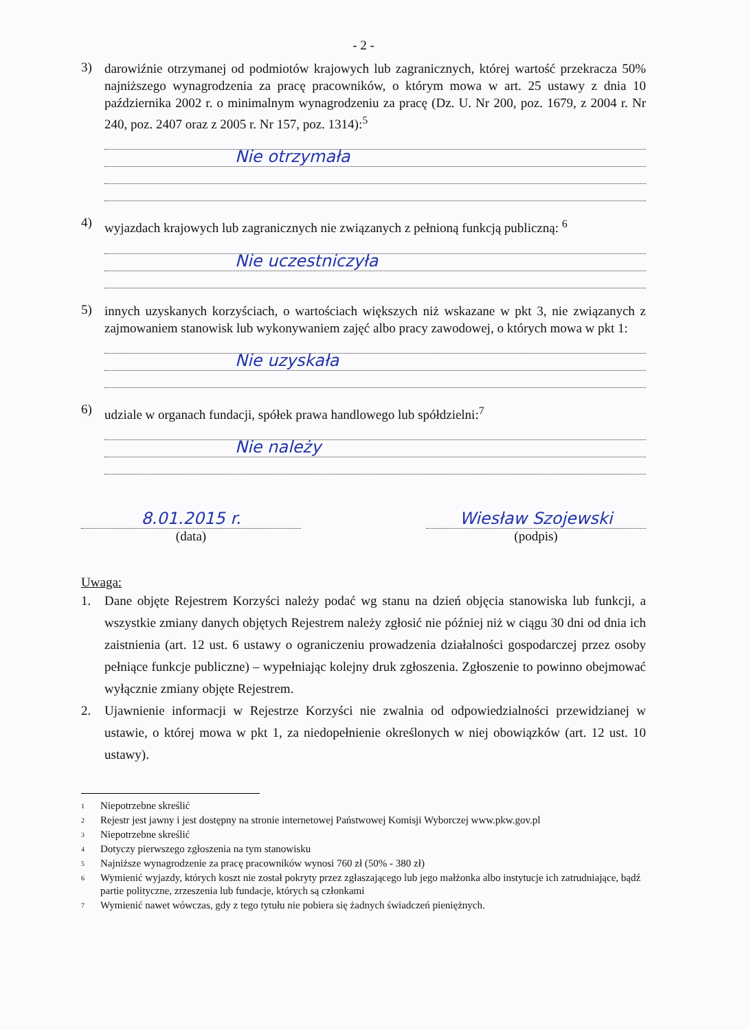- 2 -
3)
darowiźnie otrzymanej od podmiotów krajowych lub zagranicznych, której wartość przekracza 50% najniższego wynagrodzenia za pracę pracowników, o którym mowa w art. 25 ustawy z dnia 10 października 2002 r. o minimalnym wynagrodzeniu za pracę (Dz. U. Nr 200, poz. 1679, z 2004 r. Nr 240, poz. 2407 oraz z 2005 r. Nr 157, poz. 1314):<sup>5</sup>
Nie otrzymała
4)
wyjazdach krajowych lub zagranicznych nie związanych z pełnioną funkcją publiczną: <sup>6</sup>
Nie uczestniczyła
5)
innych uzyskanych korzyściach, o wartościach większych niż wskazane w pkt 3, nie związanych z zajmowaniem stanowisk lub wykonywaniem zajęć albo pracy zawodowej, o których mowa w pkt 1:
Nie uzyskała
6)
udziale w organach fundacji, spółek prawa handlowego lub spółdzielni:<sup>7</sup>
Nie należy
8.01.2015 r.
(data)
Wiesław Szojewski
(podpis)
Uwaga:
1. Dane objęte Rejestrem Korzyści należy podać wg stanu na dzień objęcia stanowiska lub funkcji, a wszystkie zmiany danych objętych Rejestrem należy zgłosić nie później niż w ciągu 30 dni od dnia ich zaistnienia (art. 12 ust. 6 ustawy o ograniczeniu prowadzenia działalności gospodarczej przez osoby pełniące funkcje publiczne) – wypełniając kolejny druk zgłoszenia. Zgłoszenie to powinno obejmować wyłącznie zmiany objęte Rejestrem.
2. Ujawnienie informacji w Rejestrze Korzyści nie zwalnia od odpowiedzialności przewidzianej w ustawie, o której mowa w pkt 1, za niedopełnienie określonych w niej obowiązków (art. 12 ust. 10 ustawy).
<sup>1</sup> Niepotrzebne skreślić
<sup>2</sup> Rejestr jest jawny i jest dostępny na stronie internetowej Państwowej Komisji Wyborczej www.pkw.gov.pl
<sup>3</sup> Niepotrzebne skreślić
<sup>4</sup> Dotyczy pierwszego zgłoszenia na tym stanowisku
<sup>5</sup> Najniższe wynagrodzenie za pracę pracowników wynosi 760 zł (50% - 380 zł)
<sup>6</sup> Wymienić wyjazdy, których koszt nie został pokryty przez zgłaszającego lub jego małżonka albo instytucje ich zatrudniające, bądź partie polityczne, zrzeszenia lub fundacje, których są członkami
<sup>7</sup> Wymienić nawet wówczas, gdy z tego tytułu nie pobiera się żadnych świadczeń pieniężnych.